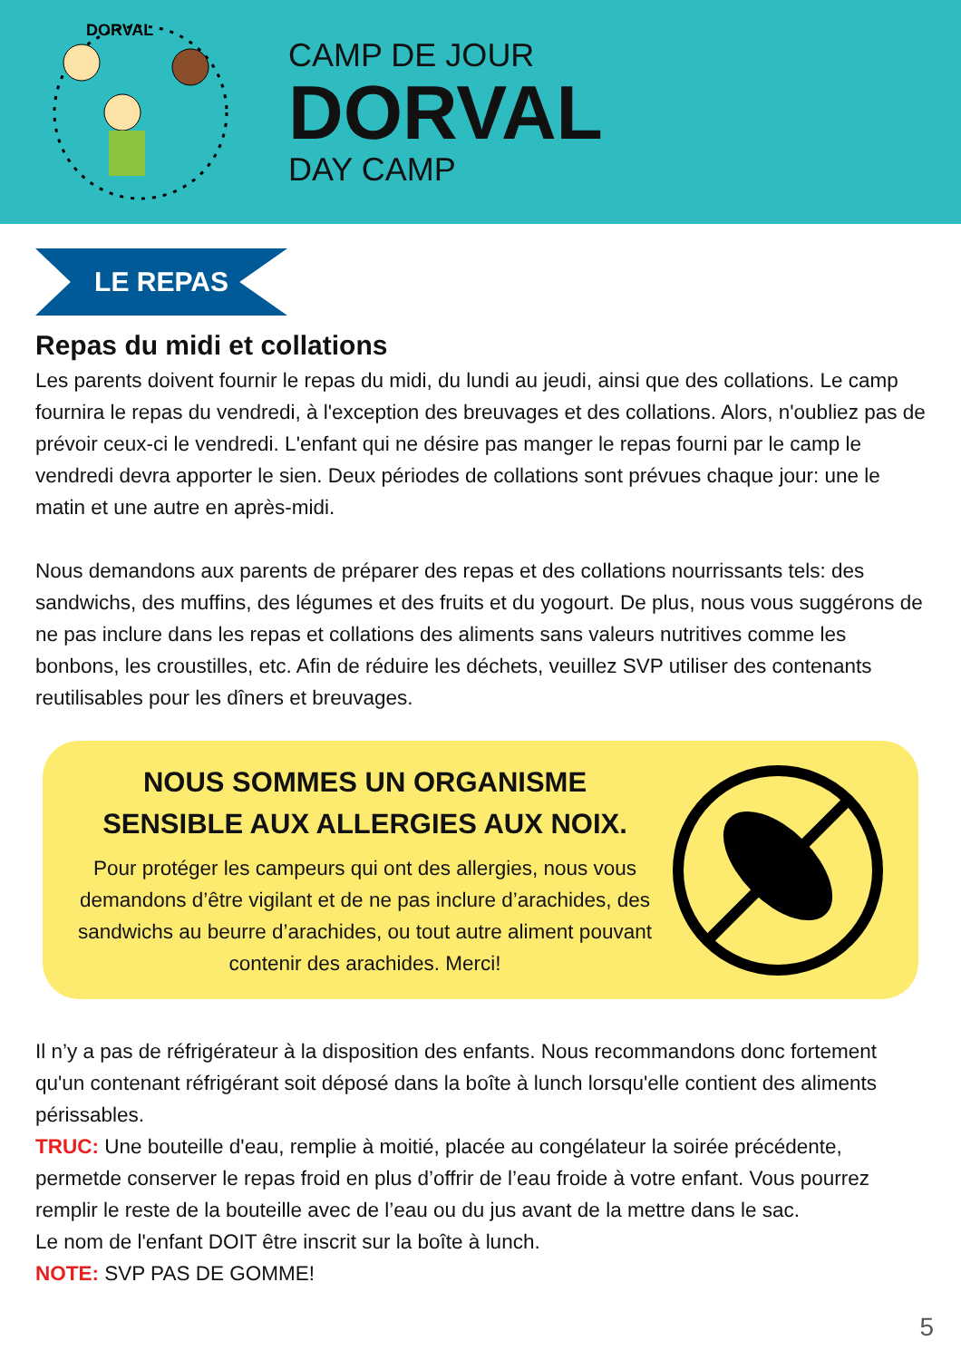DORVAL
CAMP DE JOUR
DORVAL
DAY CAMP
LE REPAS
Repas du midi et collations
Les parents doivent fournir le repas du midi, du lundi au jeudi, ainsi que des collations. Le camp fournira le repas du vendredi, à l'exception des breuvages et des collations. Alors, n'oubliez pas de prévoir ceux-ci le vendredi. L'enfant qui ne désire pas manger le repas fourni par le camp le vendredi devra apporter le sien. Deux périodes de collations sont prévues chaque jour: une le matin et une autre en après-midi.
Nous demandons aux parents de préparer des repas et des collations nourrissants tels: des sandwichs, des muffins, des légumes et des fruits et du yogourt. De plus, nous vous suggérons de ne pas inclure dans les repas et collations des aliments sans valeurs nutritives comme les bonbons, les croustilles, etc. Afin de réduire les déchets, veuillez SVP utiliser des contenants reutilisables pour les dîners et breuvages.
NOUS SOMMES UN ORGANISME
SENSIBLE AUX ALLERGIES AUX NOIX.
Pour protéger les campeurs qui ont des allergies, nous vous demandons d’être vigilant et de ne pas inclure d’arachides, des sandwichs au beurre d’arachides, ou tout autre aliment pouvant contenir des arachides. Merci!
Il n’y a pas de réfrigérateur à la disposition des enfants. Nous recommandons donc fortement qu'un contenant réfrigérant soit déposé dans la boîte à lunch lorsqu'elle contient des aliments périssables.
TRUC: Une bouteille d'eau, remplie à moitié, placée au congélateur la soirée précédente, permetde conserver le repas froid en plus d’offrir de l’eau froide à votre enfant. Vous pourrez remplir le reste de la bouteille avec de l’eau ou du jus avant de la mettre dans le sac.
Le nom de l'enfant DOIT être inscrit sur la boîte à lunch.
NOTE: SVP PAS DE GOMME!
5